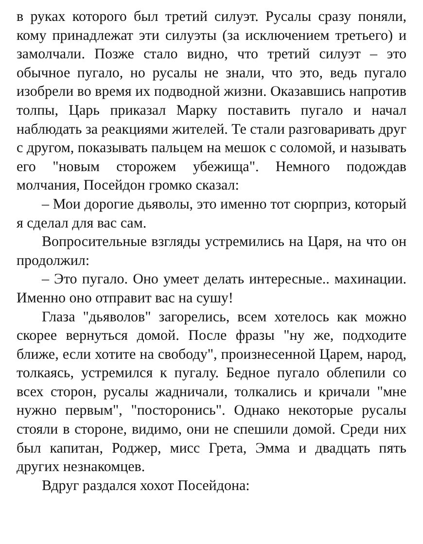в руках которого был третий силуэт. Русалы сразу поняли, кому принадлежат эти силуэты (за исключением третьего) и замолчали. Позже стало видно, что третий силуэт – это обычное пугало, но русалы не знали, что это, ведь пугало изобрели во время их подводной жизни. Оказавшись напротив толпы, Царь приказал Марку поставить пугало и начал наблюдать за реакциями жителей. Те стали разговаривать друг с другом, показывать пальцем на мешок с соломой, и называть его "новым сторожем убежища". Немного подождав молчания, Посейдон громко сказал:
– Мои дорогие дьяволы, это именно тот сюрприз, который я сделал для вас сам.
Вопросительные взгляды устремились на Царя, на что он продолжил:
– Это пугало. Оно умеет делать интересные.. махинации. Именно оно отправит вас на сушу!
Глаза "дьяволов" загорелись, всем хотелось как можно скорее вернуться домой. После фразы "ну же, подходите ближе, если хотите на свободу", произнесенной Царем, народ, толкаясь, устремился к пугалу. Бедное пугало облепили со всех сторон, русалы жадничали, толкались и кричали "мне нужно первым", "посторонись". Однако некоторые русалы стояли в стороне, видимо, они не спешили домой. Среди них был капитан, Роджер, мисс Грета, Эмма и двадцать пять других незнакомцев.
Вдруг раздался хохот Посейдона: